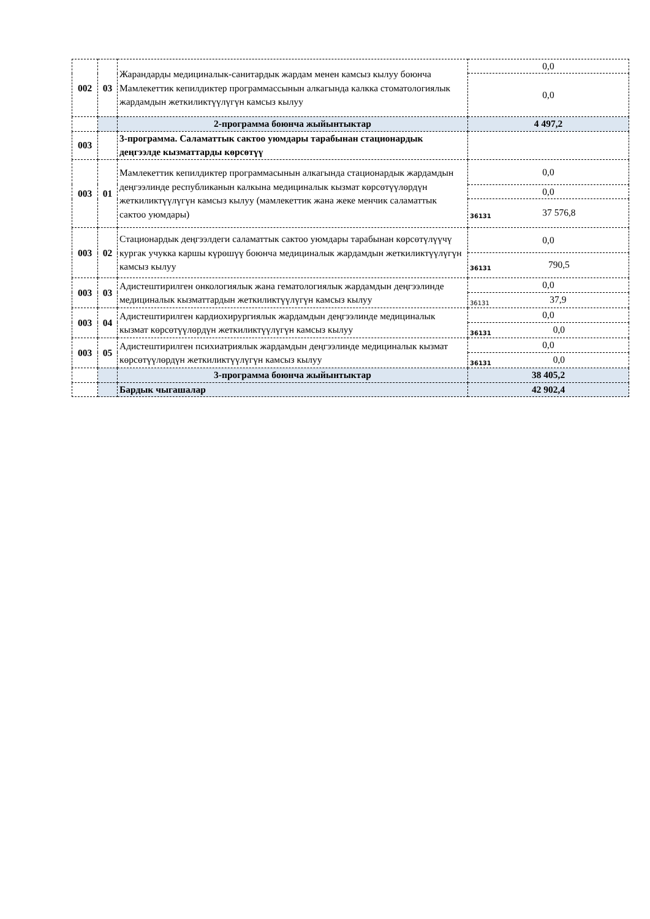| 002 | 03 | Жарандарды медициналык-санитардык жардам менен камсыз кылуу боюнча Мамлекеттик кепилдиктер программассынын алкагында калкка стоматологиялык жардамдын жеткиликтүүлүгүн камсыз кылуу | 0,0 |
| | | | 0,0 |
| | | 2-программа боюнча жыйынтыктар | 4 497,2 |
| 003 | | 3-программа. Саламаттык сактоо уюмдары тарабынан стационардык деңгээлде кызматтарды көрсөтүү | |
| 003 | 01 | Мамлекеттик кепилдиктер программасынын алкагында стационардык жардамдын деңгээлинде республиканын калкына медициналык кызмат көрсөтүүлөрдүн жеткиликтүүлүгүн камсыз кылуу (мамлекеттик жана жеке менчик саламаттык сактоо уюмдары) | 0,0 |
| | | | 0,0 |
| | | | 36131 37 576,8 |
| 003 | 02 | Стационардык деңгээлдеги саламаттык сактоо уюмдары тарабынан көрсөтүлүүчү кургак учукка каршы күрөшүү боюнча медициналык жардамдын жеткиликтүүлүгүн камсыз кылуу | 0,0 |
| | | | 36131 790,5 |
| 003 | 03 | Адистештирилген онкологиялык жана гематологиялык жардамдын деңгээлинде медициналык кызматтардын жеткиликтүүлүгүн камсыз кылуу | 0,0 |
| | | | 36131 37,9 |
| 003 | 04 | Адистештирилген кардиохирургиялык жардамдын деңгээлинде медициналык кызмат көрсөтүүлөрдүн жеткиликтүүлүгүн камсыз кылуу | 0,0 |
| | | | 36131 0,0 |
| 003 | 05 | Адистештирилген психиатриялык жардамдын деңгээлинде медициналык кызмат көрсөтүүлөрдүн жеткиликтүүлүгүн камсыз кылуу | 0,0 |
| | | | 36131 0,0 |
| | | 3-программа боюнча жыйынтыктар | 38 405,2 |
| | | Бардык чыгашалар | 42 902,4 |